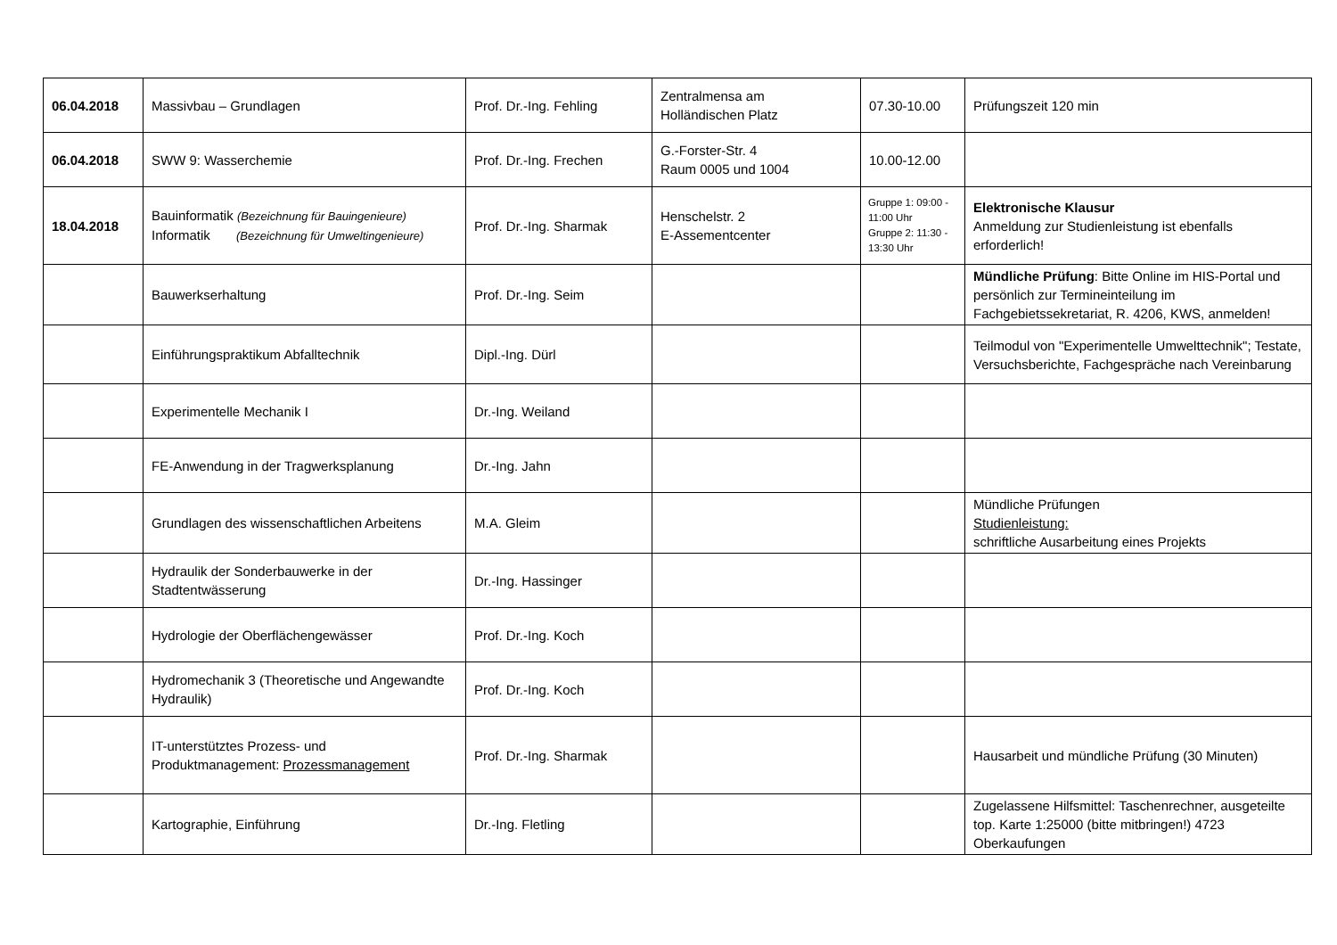| 06.04.2018 | Massivbau – Grundlagen | Prof. Dr.-Ing. Fehling | Zentralmensa am Holländischen Platz | 07.30-10.00 | Prüfungszeit 120 min |
| 06.04.2018 | SWW 9: Wasserchemie | Prof. Dr.-Ing. Frechen | G.-Forster-Str. 4 Raum 0005 und 1004 | 10.00-12.00 | |
| 18.04.2018 | Bauinformatik (Bezeichnung für Bauingenieure) Informatik (Bezeichnung für Umweltingenieure) | Prof. Dr.-Ing. Sharmak | Henschelstr. 2 E-Assementcenter | Gruppe 1: 09:00 - 11:00 Uhr Gruppe 2: 11:30 - 13:30 Uhr | Elektronische Klausur Anmeldung zur Studienleistung ist ebenfalls erforderlich! |
| | Bauwerkserhaltung | Prof. Dr.-Ing. Seim | | | Mündliche Prüfung : Bitte Online im HIS-Portal und persönlich zur Termineinteilung im Fachgebietssekretariat, R. 4206, KWS, anmelden! |
| | Einführungspraktikum Abfalltechnik | Dipl.-Ing. Dürl | | | Teilmodul von "Experimentelle Umwelttechnik"; Testate, Versuchsberichte, Fachgespräche nach Vereinbarung |
| | Experimentelle Mechanik I | Dr.-Ing. Weiland | | | |
| | FE-Anwendung in der Tragwerksplanung | Dr.-Ing. Jahn | | | |
| | Grundlagen des wissenschaftlichen Arbeitens | M.A. Gleim | | | Mündliche Prüfungen Studienleistung: schriftliche Ausarbeitung eines Projekts |
| | Hydraulik der Sonderbauwerke in der Stadtentwässerung | Dr.-Ing. Hassinger | | | |
| | Hydrologie der Oberflächengewässer | Prof. Dr.-Ing. Koch | | | |
| | Hydromechanik 3 (Theoretische und Angewandte Hydraulik) | Prof. Dr.-Ing. Koch | | | |
| | IT-unterstütztes Prozess- und Produktmanagement: Prozessmanagement | Prof. Dr.-Ing. Sharmak | | | Hausarbeit und mündliche Prüfung (30 Minuten) |
| | Kartographie, Einführung | Dr.-Ing. Fletling | | | Zugelassene Hilfsmittel: Taschenrechner, ausgeteilte top. Karte 1:25000 (bitte mitbringen!) 4723 Oberkaufungen |